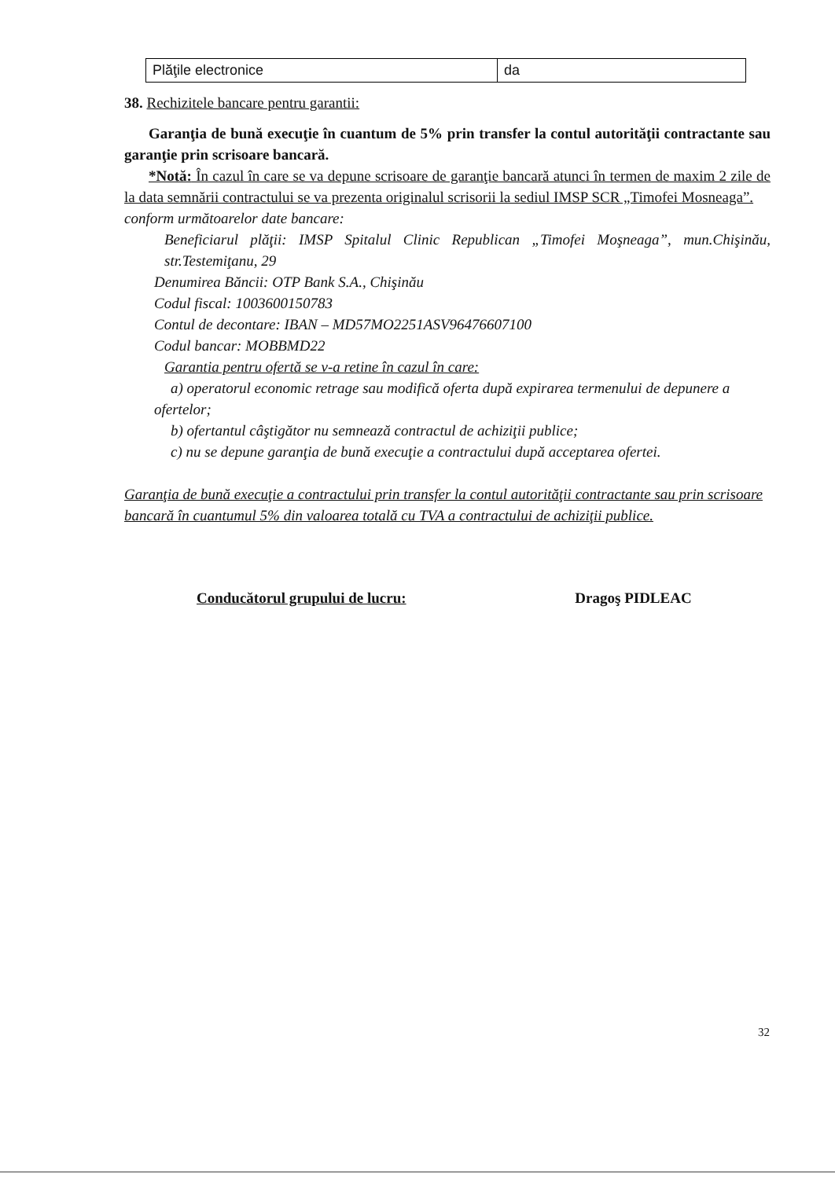| Plăţile electronice | da |
38. Rechizitele bancare pentru garantii:
Garanţia de bună execuţie în cuantum de 5% prin transfer la contul autorităţii contractante sau garanţie prin scrisoare bancară.
*Notă: În cazul în care se va depune scrisoare de garanţie bancară atunci în termen de maxim 2 zile de la data semnării contractului se va prezenta originalul scrisorii la sediul IMSP SCR „Timofei Mosneaga”.
conform următoarelor date bancare:
Beneficiarul plăţii: IMSP Spitalul Clinic Republican „Timofei Moşneaga”, mun.Chişinău, str.Testemiţanu, 29
Denumirea Băncii: OTP Bank S.A., Chişinău
Codul fiscal: 1003600150783
Contul de decontare: IBAN – MD57MO2251ASV96476607100
Codul bancar: MOBBMD22
Garantia pentru ofertă se v-a retine în cazul în care:
a) operatorul economic retrage sau modifică oferta după expirarea termenului de depunere a ofertelor;
b) ofertantul câştigător nu semnează contractul de achiziţii publice;
c) nu se depune garanţia de bună execuţie a contractului după acceptarea ofertei.
Garanţia de bună execuţie a contractului prin transfer la contul autorităţii contractante sau prin scrisoare bancară în cuantumul 5% din valoarea totală cu TVA a contractului de achiziţii publice.
Conducătorul grupului de lucru: Dragoş PIDLEAC
32